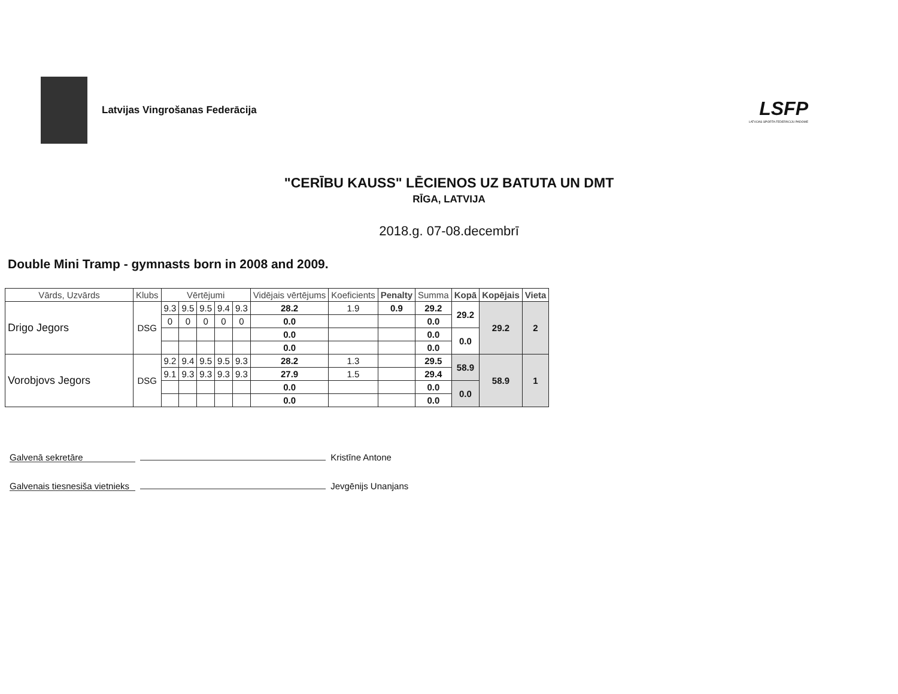Latvijas Vingrošanas Federācija
LSFP
LATVIJAS SPORTA FEDERĀCIJU PADOME
"CERĪBU KAUSS" LĒCIENOS UZ BATUTA UN DMT
RĪGA, LATVIJA
2018.g. 07-08.decembrī
Double Mini Tramp - gymnasts born in 2008 and 2009.
| Vārds, Uzvārds | Klubs | Vērtējumi | | | | | Vidējais vērtējums | Koeficients | Penalty | Summa | Kopā | Kopējais | Vieta |
| --- | --- | --- | --- | --- | --- | --- | --- | --- | --- | --- | --- | --- | --- |
| Drigo Jegors | DSG | 9.3 | 9.5 | 9.5 | 9.4 | 9.3 | 28.2 | 1.9 | 0.9 | 29.2 | 29.2 | 29.2 | 2 |
| | | 0 | 0 | 0 | 0 | 0 | 0.0 | | | 0.0 | | | |
| | | | | | | | 0.0 | | | 0.0 | 0.0 | | |
| | | | | | | | 0.0 | | | 0.0 | | | |
| Vorobjovs Jegors | DSG | 9.2 | 9.4 | 9.5 | 9.5 | 9.3 | 28.2 | 1.3 | | 29.5 | 58.9 | 58.9 | 1 |
| | | 9.1 | 9.3 | 9.3 | 9.3 | 9.3 | 27.9 | 1.5 | | 29.4 | | | |
| | | | | | | | 0.0 | | | 0.0 | 0.0 | | |
| | | | | | | | 0.0 | | | 0.0 | | | |
Galvenā sekretāre Kristīne Antone
Galvenais tiesnesiša vietnieks Jevgēnijs Unanjans